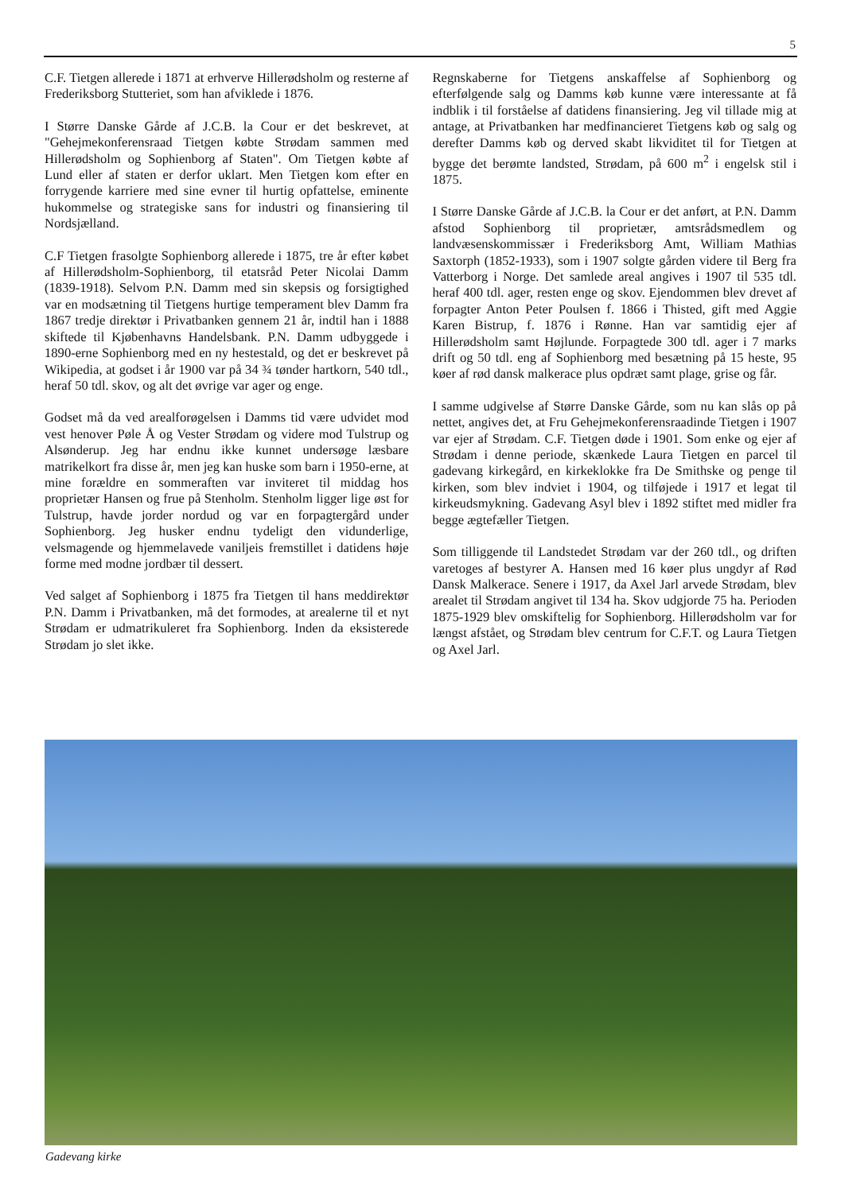5
C.F. Tietgen allerede i 1871 at erhverve Hillerødsholm og resterne af Frederiksborg Stutteriet, som han afviklede i 1876.
I Større Danske Gårde af J.C.B. la Cour er det beskrevet, at "Gehejmekonferensraad Tietgen købte Strødam sammen med Hillerødsholm og Sophienborg af Staten". Om Tietgen købte af Lund eller af staten er derfor uklart. Men Tietgen kom efter en forrygende karriere med sine evner til hurtig opfattelse, eminente hukommelse og strategiske sans for industri og finansiering til Nordsjælland.
C.F Tietgen frasolgte Sophienborg allerede i 1875, tre år efter købet af Hillerødsholm-Sophienborg, til etatsråd Peter Nicolai Damm (1839-1918). Selvom P.N. Damm med sin skepsis og forsigtighed var en modsætning til Tietgens hurtige temperament blev Damm fra 1867 tredje direktør i Privatbanken gennem 21 år, indtil han i 1888 skiftede til Kjøbenhavns Handelsbank. P.N. Damm udbyggede i 1890-erne Sophienborg med en ny hestestald, og det er beskrevet på Wikipedia, at godset i år 1900 var på 34 ¾ tønder hartkorn, 540 tdl., heraf 50 tdl. skov, og alt det øvrige var ager og enge.
Godset må da ved arealforøgelsen i Damms tid være udvidet mod vest henover Pøle Å og Vester Strødam og videre mod Tulstrup og Alsønderup. Jeg har endnu ikke kunnet undersøge læsbare matrikelkort fra disse år, men jeg kan huske som barn i 1950-erne, at mine forældre en sommeraften var inviteret til middag hos proprietær Hansen og frue på Stenholm. Stenholm ligger lige øst for Tulstrup, havde jorder nordud og var en forpagtergård under Sophienborg. Jeg husker endnu tydeligt den vidunderlige, velsmagende og hjemmelavede vaniljeis fremstillet i datidens høje forme med modne jordbær til dessert.
Ved salget af Sophienborg i 1875 fra Tietgen til hans meddirektør P.N. Damm i Privatbanken, må det formodes, at arealerne til et nyt Strødam er udmatrikuleret fra Sophienborg. Inden da eksisterede Strødam jo slet ikke.
Regnskaberne for Tietgens anskaffelse af Sophienborg og efterfølgende salg og Damms køb kunne være interessante at få indblik i til forståelse af datidens finansiering. Jeg vil tillade mig at antage, at Privatbanken har medfinancieret Tietgens køb og salg og derefter Damms køb og derved skabt likviditet til for Tietgen at bygge det berømte landsted, Strødam, på 600 m<sup>2</sup> i engelsk stil i 1875.
I Større Danske Gårde af J.C.B. la Cour er det anført, at P.N. Damm afstod Sophienborg til proprietær, amtsrådsmedlem og landvæsenskommissær i Frederiksborg Amt, William Mathias Saxtorph (1852-1933), som i 1907 solgte gården videre til Berg fra Vatterborg i Norge. Det samlede areal angives i 1907 til 535 tdl. heraf 400 tdl. ager, resten enge og skov. Ejendommen blev drevet af forpagter Anton Peter Poulsen f. 1866 i Thisted, gift med Aggie Karen Bistrup, f. 1876 i Rønne. Han var samtidig ejer af Hillerødsholm samt Højlunde. Forpagtede 300 tdl. ager i 7 marks drift og 50 tdl. eng af Sophienborg med besætning på 15 heste, 95 køer af rød dansk malkerace plus opdræt samt plage, grise og får.
I samme udgivelse af Større Danske Gårde, som nu kan slås op på nettet, angives det, at Fru Gehejmekonferensraadinde Tietgen i 1907 var ejer af Strødam. C.F. Tietgen døde i 1901. Som enke og ejer af Strødam i denne periode, skænkede Laura Tietgen en parcel til gadevang kirkegård, en kirkeklokke fra De Smithske og penge til kirken, som blev indviet i 1904, og tilføjede i 1917 et legat til kirkeudsmykning. Gadevang Asyl blev i 1892 stiftet med midler fra begge ægtefæller Tietgen.
Som tilliggende til Landstedet Strødam var der 260 tdl., og driften varetoges af bestyrer A. Hansen med 16 køer plus ungdyr af Rød Dansk Malkerace. Senere i 1917, da Axel Jarl arvede Strødam, blev arealet til Strødam angivet til 134 ha. Skov udgjorde 75 ha. Perioden 1875-1929 blev omskiftelig for Sophienborg. Hillerødsholm var for længst afstået, og Strødam blev centrum for C.F.T. og Laura Tietgen og Axel Jarl.
Gadevang kirke